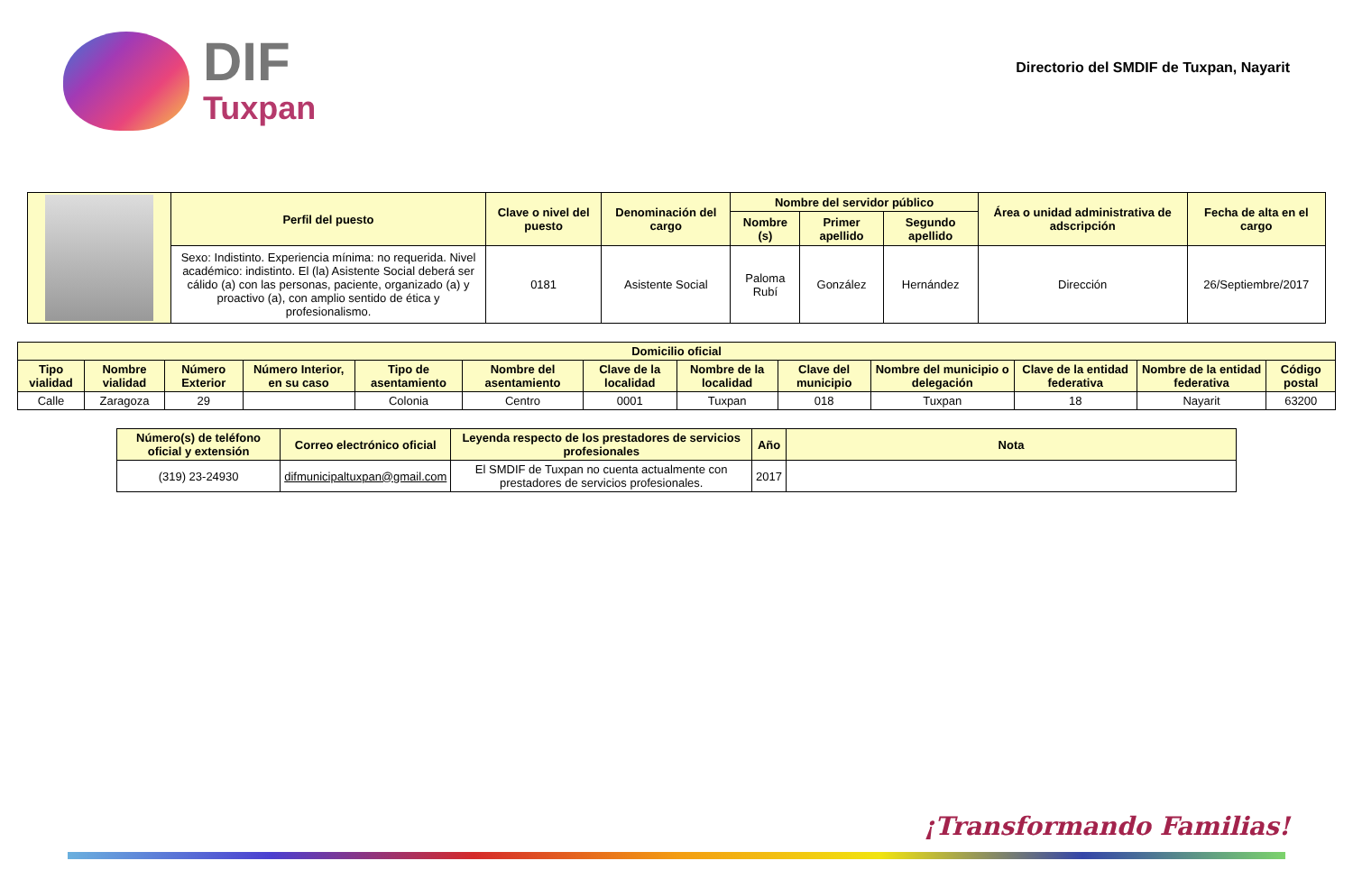DIF
Tuxpan
Directorio del SMDIF de Tuxpan, Nayarit
| | Perfil del puesto | Clave o nivel del puesto | Denominación del cargo | Nombre del servidor público | | | Área o unidad administrativa de adscripción | Fecha de alta en el cargo |
| --- | --- | --- | --- | --- | --- | --- | --- | --- |
| | | | | Nombre (s) | Primer apellido | Segundo apellido | | |
| | Sexo: Indistinto. Experiencia mínima: no requerida. Nivel académico: indistinto. El (la) Asistente Social deberá ser cálido (a) con las personas, paciente, organizado (a) y proactivo (a), con amplio sentido de ética y profesionalismo. | 0181 | Asistente Social | Paloma Rubí | González | Hernández | Dirección | 26/Septiembre/2017 |
| Domicilio oficial | | | | | | | | | | | | |
| --- | --- | --- | --- | --- | --- | --- | --- | --- | --- | --- | --- | --- |
| Tipo vialidad | Nombre vialidad | Número Exterior | Número Interior, en su caso | Tipo de asentamiento | Nombre del asentamiento | Clave de la localidad | Nombre de la localidad | Clave del municipio | Nombre del municipio o delegación | Clave de la entidad federativa | Nombre de la entidad federativa | Código postal |
| Calle | Zaragoza | 29 | | Colonia | Centro | 0001 | Tuxpan | 018 | Tuxpan | 18 | Nayarit | 63200 |
| Número(s) de teléfono oficial y extensión | Correo electrónico oficial | Leyenda respecto de los prestadores de servicios profesionales | Año | Nota |
| --- | --- | --- | --- | --- |
| (319) 23-24930 | difmunicipaltuxpan@gmail.com | El SMDIF de Tuxpan no cuenta actualmente con prestadores de servicios profesionales. | 2017 | |
¡Transformando Familias!